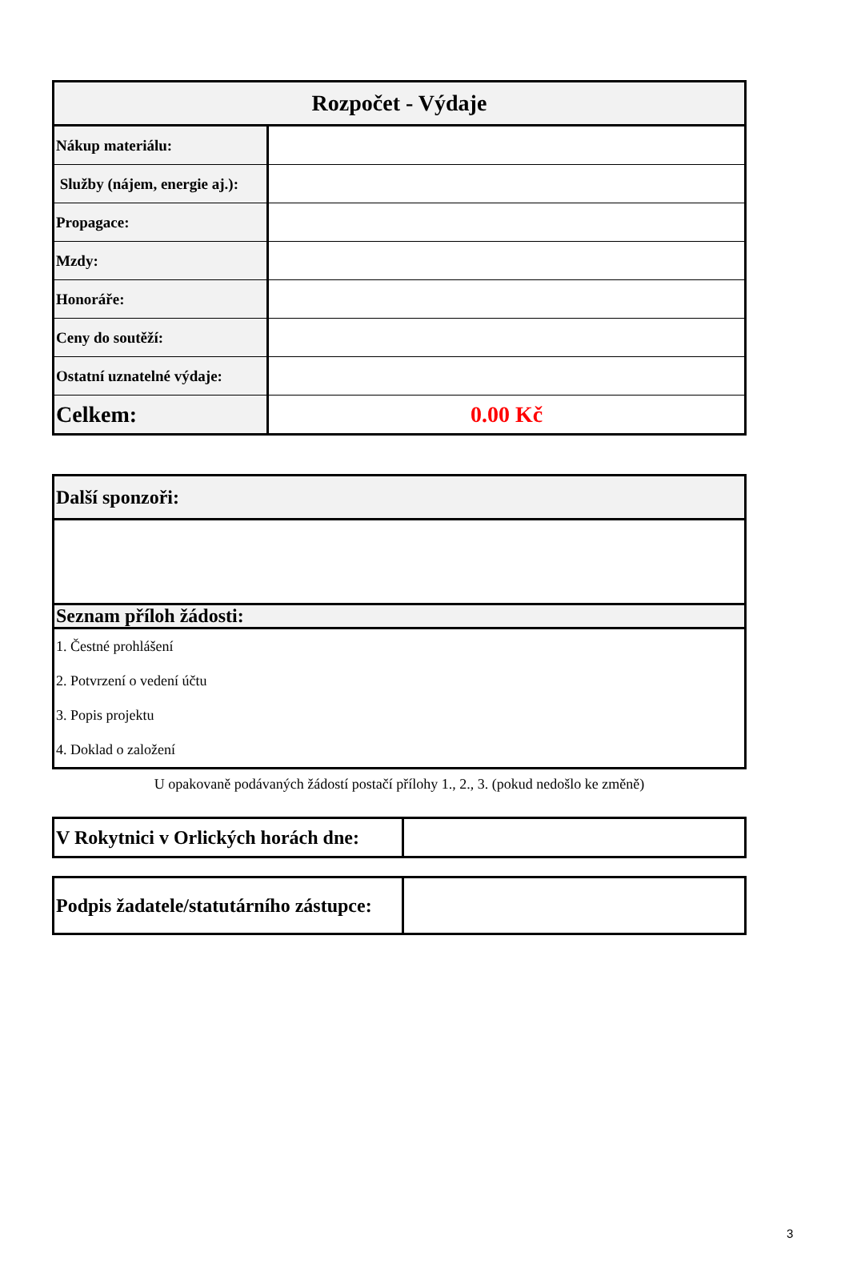| Rozpočet - Výdaje | |
| --- | --- |
| Nákup materiálu: | |
| Služby (nájem, energie aj.): | |
| Propagace: | |
| Mzdy: | |
| Honoráře: | |
| Ceny do soutěží: | |
| Ostatní uznatelné výdaje: | |
| Celkem: | 0.00 Kč |
| Další sponzoři: |
| Seznam příloh žádosti: |
| / 1. Čestné prohlášení / / 2. Potvrzení o vedení účtu / / 3. Popis projektu / / 4. Doklad o založení / |
U opakovaně podávaných žádostí postačí přílohy 1., 2., 3. (pokud nedošlo ke změně)
| V Rokytnici v Orlických horách dne: | |
| Podpis žadatele/statutárního zástupce: | |
3